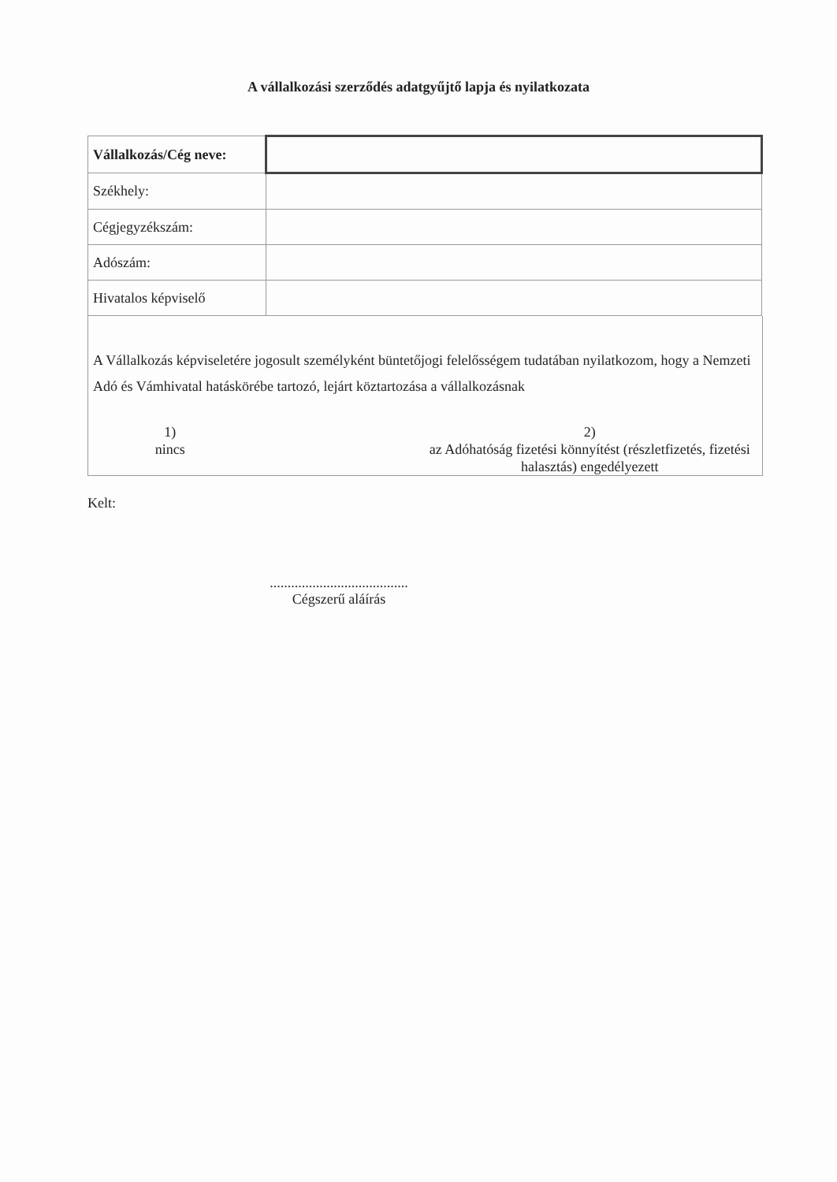A vállalkozási szerződés adatgyűjtő lapja és nyilatkozata
| Vállalkozás/Cég neve: | |
| Székhely: | |
| Cégjegyzékszám: | |
| Adószám: | |
| Hivatalos képviselő | |
A Vállalkozás képviseletére jogosult személyként büntetőjogi felelősségem tudatában nyilatkozom, hogy a Nemzeti Adó és Vámhivatal hatáskörébe tartozó, lejárt köztartozása a vállalkozásnak
1)
nincs
2)
az Adóhatóság fizetési könnyítést (részletfizetés, fizetési halasztás) engedélyezett
Kelt:
.......................................
Cégszerű aláírás